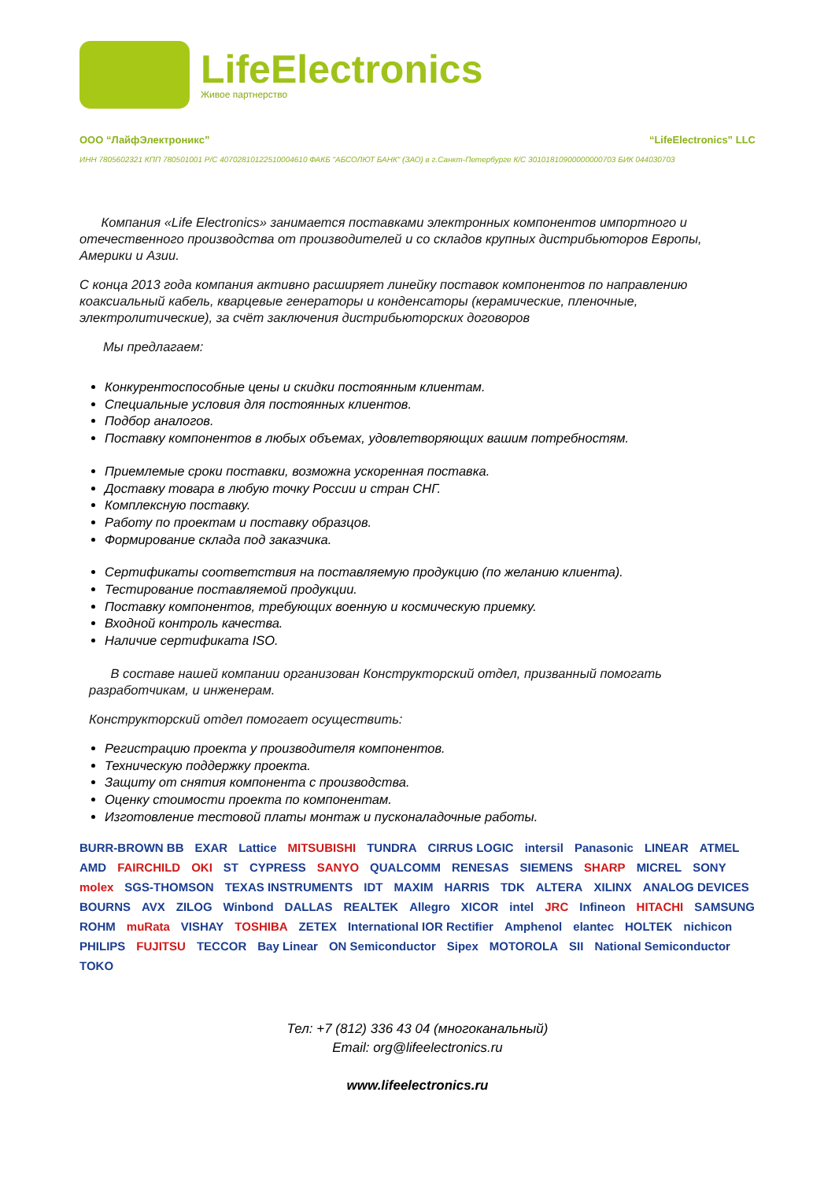LifeElectronics
Живое партнерство
ООО “ЛайфЭлектроникс” “LifeElectronics” LLC
ИНН 7805602321 КПП 780501001 Р/С 40702810122510004610 ФАКБ "АБСОЛЮТ БАНК" (ЗАО) в г.Санкт-Петербурге К/С 30101810900000000703 БИК 044030703
Компания «Life Electronics» занимается поставками электронных компонентов импортного и отечественного производства от производителей и со складов крупных дистрибьюторов Европы, Америки и Азии.
С конца 2013 года компания активно расширяет линейку поставок компонентов по направлению коаксиальный кабель, кварцевые генераторы и конденсаторы (керамические, пленочные, электролитические), за счёт заключения дистрибьюторских договоров
Мы предлагаем:
Конкурентоспособные цены и скидки постоянным клиентам.
Специальные условия для постоянных клиентов.
Подбор аналогов.
Поставку компонентов в любых объемах, удовлетворяющих вашим потребностям.
Приемлемые сроки поставки, возможна ускоренная поставка.
Доставку товара в любую точку России и стран СНГ.
Комплексную поставку.
Работу по проектам и поставку образцов.
Формирование склада под заказчика.
Сертификаты соответствия на поставляемую продукцию (по желанию клиента).
Тестирование поставляемой продукции.
Поставку компонентов, требующих военную и космическую приемку.
Входной контроль качества.
Наличие сертификата ISO.
В составе нашей компании организован Конструкторский отдел, призванный помогать разработчикам, и инженерам.
Конструкторский отдел помогает осуществить:
Регистрацию проекта у производителя компонентов.
Техническую поддержку проекта.
Защиту от снятия компонента с производства.
Оценку стоимости проекта по компонентам.
Изготовление тестовой платы монтаж и пусконаладочные работы.
BURR-BROWN BB EXAR Lattice MITSUBISHI TUNDRA CIRRUS LOGIC intersil Panasonic LINEAR ATMEL AMD FAIRCHILD OKI ST CYPRESS SANYO QUALCOMM RENESAS SIEMENS SHARP MICREL SONY molex SGS-THOMSON TEXAS INSTRUMENTS IDT MAXIM HARRIS TDK ALTERA XILINX ANALOG DEVICES BOURNS AVX ZILOG Winbond DALLAS REALTEK Allegro XICOR intel JRC Infineon HITACHI SAMSUNG ROHM muRata VISHAY TOSHIBA ZETEX International IOR Rectifier Amphenol elantec HOLTEK nichicon PHILIPS FUJITSU TECCOR Bay Linear ON Semiconductor Sipex MOTOROLA SII National Semiconductor TOKO
Тел: +7 (812) 336 43 04 (многоканальный)
Email: org@lifeelectronics.ru
www.lifeelectronics.ru